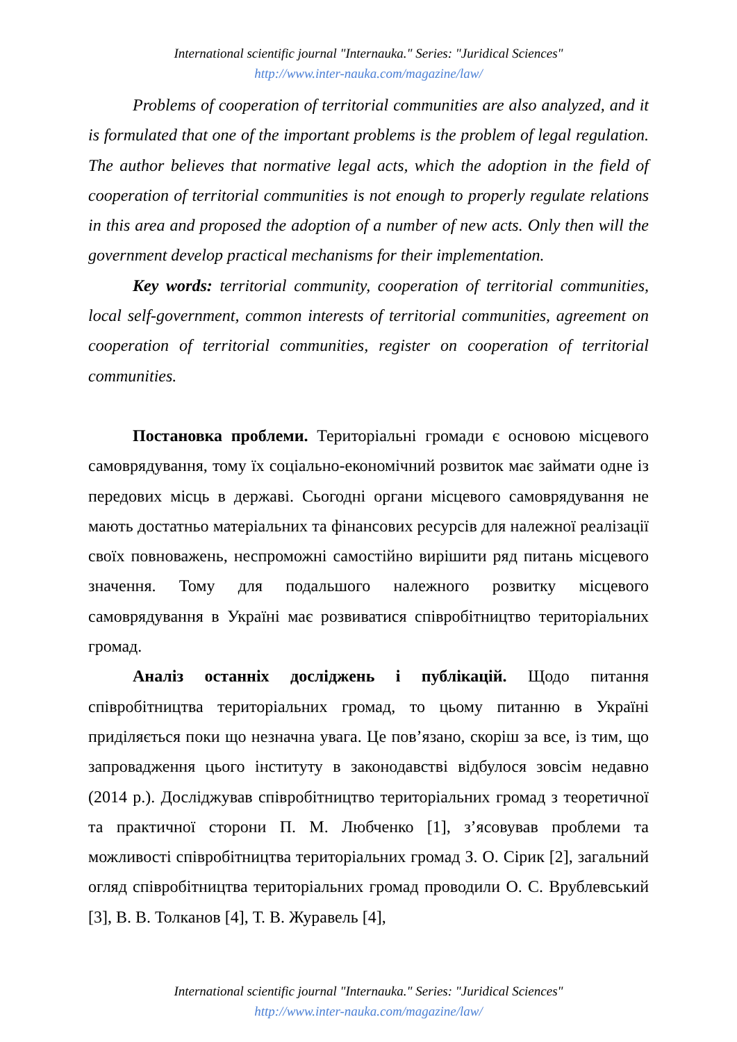International scientific journal "Internauka." Series: "Juridical Sciences"
http://www.inter-nauka.com/magazine/law/
Problems of cooperation of territorial communities are also analyzed, and it is formulated that one of the important problems is the problem of legal regulation. The author believes that normative legal acts, which the adoption in the field of cooperation of territorial communities is not enough to properly regulate relations in this area and proposed the adoption of a number of new acts. Only then will the government develop practical mechanisms for their implementation.
Key words: territorial community, cooperation of territorial communities, local self-government, common interests of territorial communities, agreement on cooperation of territorial communities, register on cooperation of territorial communities.
Постановка проблеми. Територіальні громади є основою місцевого самоврядування, тому їх соціально-економічний розвиток має займати одне із передових місць в державі. Сьогодні органи місцевого самоврядування не мають достатньо матеріальних та фінансових ресурсів для належної реалізації своїх повноважень, неспроможні самостійно вирішити ряд питань місцевого значення. Тому для подальшого належного розвитку місцевого самоврядування в Україні має розвиватися співробітництво територіальних громад.
Аналіз останніх досліджень і публікацій. Щодо питання співробітництва територіальних громад, то цьому питанню в Україні приділяється поки що незначна увага. Це пов’язано, скоріш за все, із тим, що запровадження цього інституту в законодавстві відбулося зовсім недавно (2014 р.). Досліджував співробітництво територіальних громад з теоретичної та практичної сторони П. М. Любченко [1], з’ясовував проблеми та можливості співробітництва територіальних громад З. О. Сірик [2], загальний огляд співробітництва територіальних громад проводили О. С. Врублевський [3], В. В. Толканов [4], Т. В. Журавель [4],
International scientific journal "Internauka." Series: "Juridical Sciences"
http://www.inter-nauka.com/magazine/law/